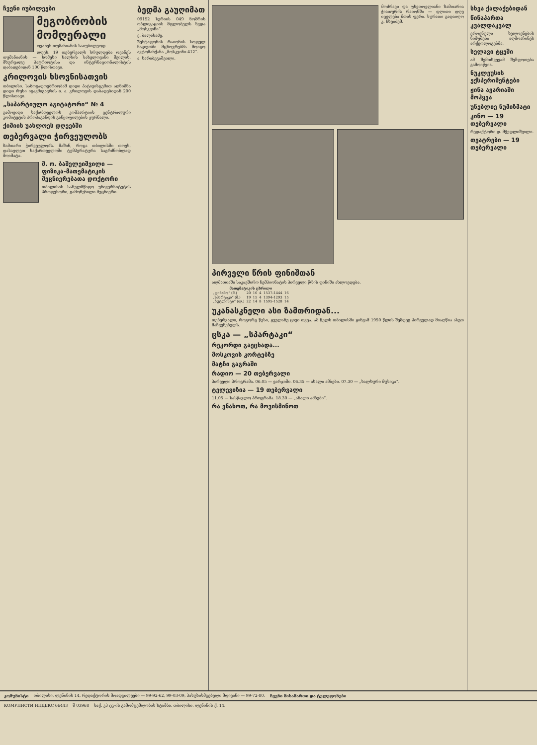ჩვენი იუბილეები
მეგობრობის მომღერალი
ოვანეს თუმანიანის საიუბილეოდ
დღეს, 19 თებერვალს სრულდება ოვანეს თუმანიანის — სომეხი ხალხის სახელოვანი შვილის, მხურვალე პატრიოტისა და ინტერნაციონალისტის დაბადებიდან 100 წლისთავი.
კრილოვის ხსოვნისათვის
თბილისი. საზოგადოებრიობამ დიდი პატივისცემით აღნიშნა დიდი რუსი იგავმიგავრის ი. ა. კრილოვის დაბადებიდან 200 წლისთავი.
„საპარტიულო აგიტატორი“ № 4
გამოვიდა საქართველოს კომპარტიის ცენტრალური კომიტეტის პროპაგანდის განყოფილების ჟურნალი.
ქიმიის უახლოეს დღეებში
თებერვალი ჭირვეულობს
ზამთარი ჭირვეულობს. მაშინ, როცა თბილისში თოვს, დასავლეთ საქართველოში ტემპერატურა საგრძნობლად მოიმატა.
მ. ო. ბაშელეიშვილი — ფიზიკა-მათემატიკის მეცნიერებათა დოქტორი
თბილისის სახელმწიფო უნივერსიტეტის პროფესორი, გამოჩენილი მეცნიერი.
ბედმა გაუღიმათ
09152 სერიის 049 ნომრის ობლიგაციის მფლობელს ხვდა „მოსკვიჩი“.
ვ. ბალახაძე.
ზესტაფონის რაიონის სოფელ ნაკიეთში მცხოვრებმა მოიგო ავტომანქანა „მოსკვიჩი-412“.
ა. ხარიბეგაშვილი.
მოძრავი და უხვთოვლიანი ზამთარია ჭიათურის რაიონში — დღითი დღე იცვლება მთის ფერი. სურათი გადაიღო კ. ჩხეიძემ.
პირველი წრის ფინიშთან
ალმათიაში საკავშირო ჩემპიონატის პირველი წრის ფინიში ახლოვდება.
| მათემატიკის ცხრილი | | | | | |
| --- | --- | --- | --- | --- | --- |
| „დინამო“ (მ.) | 20 | 16 | 4 | 1537-1444 | 16 |
| „სპარტაკი“ (მ.) | 19 | 15 | 4 | 1394-1293 | 15 |
| „ბუტლისტი“ (ლ.) | 22 | 14 | 8 | 1595-1528 | 14 |
უკანასკნელი ასი ზამთრიდან...
თებერვალი, როგორც წესი, ყველაზე ცივი თვეა. ამ წელს თბილისში ყინვამ 1950 წლის შემდეგ პირველად მიაღწია ასეთ მაჩვენებელს.
ცსკა — „სპარტაკი“
რეკორდი გაეცხადა...
მოსკოვის კორტებზე
მატჩი გაგრაში
რადიო — 20 თებერვალი
პირველი პროგრამა. 06.05 — ვარჯიში. 06.35 — ახალი ამბები. 07.30 — „ხალხური მუსიკა“.
ტელევიზია — 19 თებერვალი
11.05 — სასწავლო პროგრამა. 18.30 — „ახალი ამბები“.
რა ვნახოთ, რა მოვისმინოთ
სხვა ქალაქებიდან
წინაპართა კვალდაკვალ
ეროვნული ხელოვნების ნიმუშები აღმოაჩინეს არქეოლოგებმა.
სელავი ტყეში
ამ შემთხვევამ შეშფოთება გამოიწვია.
ნუკლეუსის ექსპერიმენტები
ჟინა ავარიაში მოჰყვა
უნებლიე ნუმიზმატი
კინო — 19 თებერვალი
რედაქტორი დ. მჭედლიშვილი.
თეატრები — 19 თებერვალი
კომუნისტი თბილისი, ლენინის 14, რედაქტორის მოადგილეები — 99-92-62, 99-03-09, პასუხისმგებელი მდივანი — 99-72-80. ჩვენი მისამართი და ტელეფონები
КОМУНИСТИ ИНДЕКС 66443 შ 03968 საქ. კპ ცკ-ის გამომცემლობის სტამბა, თბილისი, ლენინის ქ. 14.